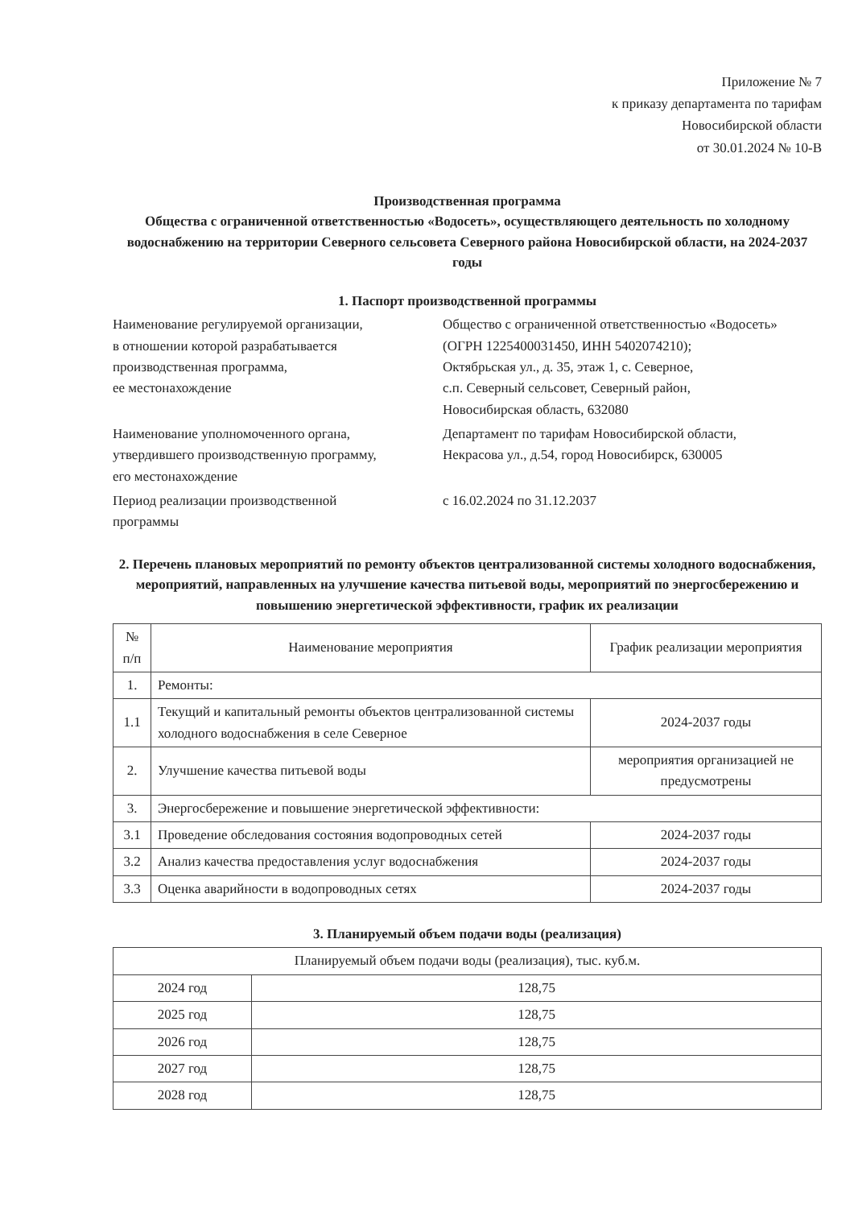Приложение № 7
к приказу департамента по тарифам
Новосибирской области
от 30.01.2024 № 10-В
Производственная программа
Общества с ограниченной ответственностью «Водосеть», осуществляющего деятельность по холодному водоснабжению на территории Северного сельсовета Северного района Новосибирской области, на 2024-2037 годы
1. Паспорт производственной программы
Наименование регулируемой организации,
в отношении которой разрабатывается
производственная программа,
ее местонахождение
Общество с ограниченной ответственностью «Водосеть»
(ОГРН 1225400031450, ИНН 5402074210);
Октябрьская ул., д. 35, этаж 1, с. Северное,
с.п. Северный сельсовет, Северный район,
Новосибирская область, 632080
Наименование уполномоченного органа,
утвердившего производственную программу,
его местонахождение
Департамент по тарифам Новосибирской области,
Некрасова ул., д.54, город Новосибирск, 630005
Период реализации производственной
программы
с 16.02.2024 по 31.12.2037
2. Перечень плановых мероприятий по ремонту объектов централизованной системы холодного водоснабжения, мероприятий, направленных на улучшение качества питьевой воды, мероприятий по энергосбережению и повышению энергетической эффективности, график их реализации
| № п/п | Наименование мероприятия | График реализации мероприятия |
| --- | --- | --- |
| 1. | Ремонты: | |
| 1.1 | Текущий и капитальный ремонты объектов централизованной системы холодного водоснабжения в селе Северное | 2024-2037 годы |
| 2. | Улучшение качества питьевой воды | мероприятия организацией не предусмотрены |
| 3. | Энергосбережение и повышение энергетической эффективности: | |
| 3.1 | Проведение обследования состояния водопроводных сетей | 2024-2037 годы |
| 3.2 | Анализ качества предоставления услуг водоснабжения | 2024-2037 годы |
| 3.3 | Оценка аварийности в водопроводных сетях | 2024-2037 годы |
3. Планируемый объем подачи воды (реализация)
| Планируемый объем подачи воды (реализация), тыс. куб.м. | |
| --- | --- |
| 2024 год | 128,75 |
| 2025 год | 128,75 |
| 2026 год | 128,75 |
| 2027 год | 128,75 |
| 2028 год | 128,75 |